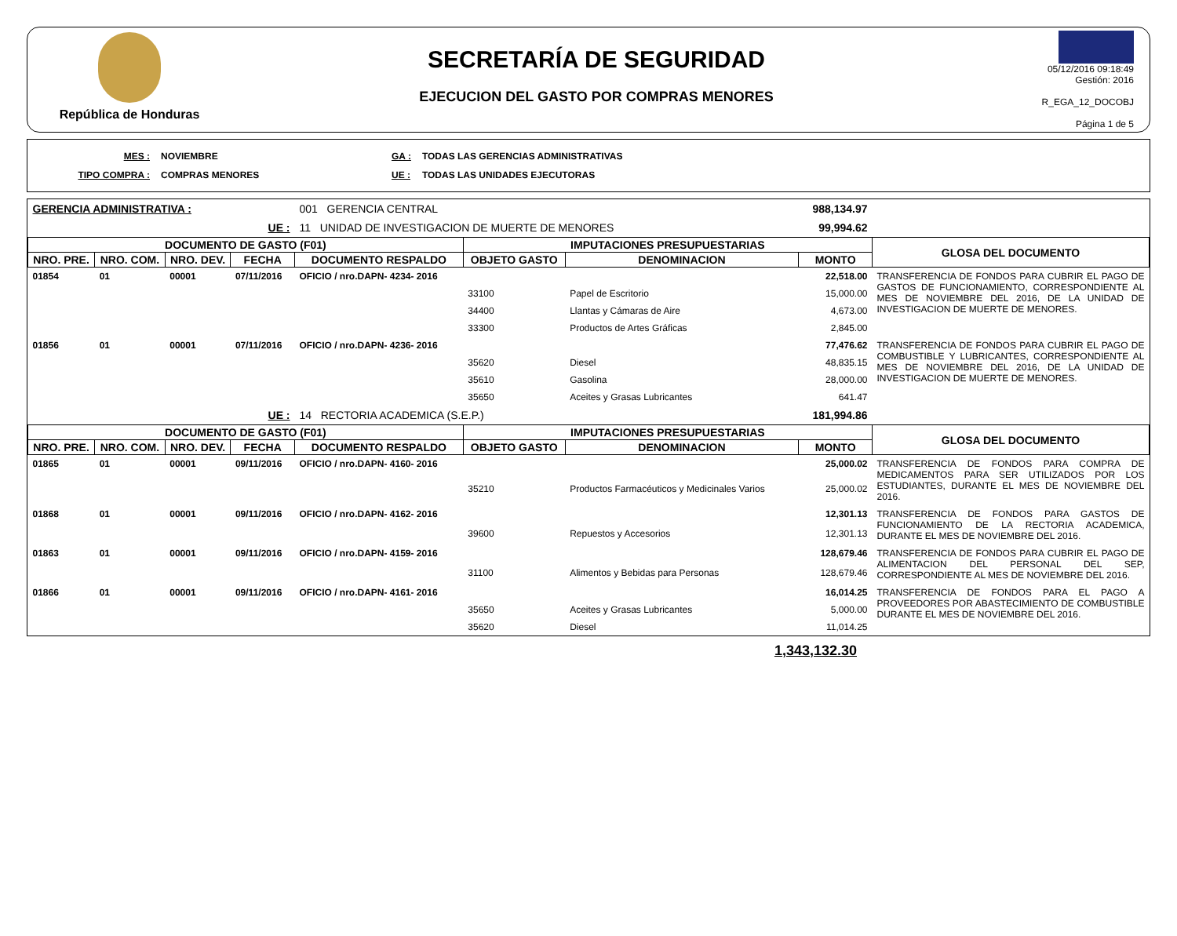República de Honduras
SECRETARÍA DE SEGURIDAD
EJECUCION DEL GASTO POR COMPRAS MENORES
05/12/2016 09:18:49
Gestión: 2016
R_EGA_12_DOCOBJ
Página 1 de 5
| MES : | NOVIEMBRE | GA : | TODAS LAS GERENCIAS ADMINISTRATIVAS |
| TIPO COMPRA : | COMPRAS MENORES | UE : | TODAS LAS UNIDADES EJECUTORAS |
| GERENCIA ADMINISTRATIVA : | | | | 001 GERENCIA CENTRAL | | | 988,134.97 | |
| UE : | | | | 11 UNIDAD DE INVESTIGACION DE MUERTE DE MENORES | | | 99,994.62 | |
| DOCUMENTO DE GASTO (F01) | | | | | IMPUTACIONES PRESUPUESTARIAS | | | GLOSA DEL DOCUMENTO |
| NRO. PRE. | NRO. COM. | NRO. DEV. | FECHA | DOCUMENTO RESPALDO | OBJETO GASTO | DENOMINACION | MONTO | |
| 01854 | 01 | 00001 | 07/11/2016 | OFICIO / nro.DAPN- 4234- 2016 | | | 22,518.00 | TRANSFERENCIA DE FONDOS PARA CUBRIR EL PAGO DE GASTOS DE FUNCIONAMIENTO, CORRESPONDIENTE AL MES DE NOVIEMBRE DEL 2016, DE LA UNIDAD DE INVESTIGACION DE MUERTE DE MENORES. |
| | | | | | 33100 | Papel de Escritorio | 15,000.00 | |
| | | | | | 34400 | Llantas y Cámaras de Aire | 4,673.00 | |
| | | | | | 33300 | Productos de Artes Gráficas | 2,845.00 | |
| 01856 | 01 | 00001 | 07/11/2016 | OFICIO / nro.DAPN- 4236- 2016 | | | 77,476.62 | TRANSFERENCIA DE FONDOS PARA CUBRIR EL PAGO DE COMBUSTIBLE Y LUBRICANTES, CORRESPONDIENTE AL MES DE NOVIEMBRE DEL 2016, DE LA UNIDAD DE INVESTIGACION DE MUERTE DE MENORES. |
| | | | | | 35620 | Diesel | 48,835.15 | |
| | | | | | 35610 | Gasolina | 28,000.00 | |
| | | | | | 35650 | Aceites y Grasas Lubricantes | 641.47 | |
| UE : | | | | 14 RECTORIA ACADEMICA (S.E.P.) | | | 181,994.86 | |
| DOCUMENTO DE GASTO (F01) | | | | | IMPUTACIONES PRESUPUESTARIAS | | | GLOSA DEL DOCUMENTO |
| NRO. PRE. | NRO. COM. | NRO. DEV. | FECHA | DOCUMENTO RESPALDO | OBJETO GASTO | DENOMINACION | MONTO | |
| 01865 | 01 | 00001 | 09/11/2016 | OFICIO / nro.DAPN- 4160- 2016 | | | 25,000.02 | TRANSFERENCIA DE FONDOS PARA COMPRA DE MEDICAMENTOS PARA SER UTILIZADOS POR LOS ESTUDIANTES, DURANTE EL MES DE NOVIEMBRE DEL 2016. |
| | | | | | 35210 | Productos Farmacéuticos y Medicinales Varios | 25,000.02 | |
| 01868 | 01 | 00001 | 09/11/2016 | OFICIO / nro.DAPN- 4162- 2016 | | | 12,301.13 | TRANSFERENCIA DE FONDOS PARA GASTOS DE FUNCIONAMIENTO DE LA RECTORIA ACADEMICA, DURANTE EL MES DE NOVIEMBRE DEL 2016. |
| | | | | | 39600 | Repuestos y Accesorios | 12,301.13 | |
| 01863 | 01 | 00001 | 09/11/2016 | OFICIO / nro.DAPN- 4159- 2016 | | | 128,679.46 | TRANSFERENCIA DE FONDOS PARA CUBRIR EL PAGO DE ALIMENTACION DEL PERSONAL DEL SEP, CORRESPONDIENTE AL MES DE NOVIEMBRE DEL 2016. |
| | | | | | 31100 | Alimentos y Bebidas para Personas | 128,679.46 | |
| 01866 | 01 | 00001 | 09/11/2016 | OFICIO / nro.DAPN- 4161- 2016 | | | 16,014.25 | TRANSFERENCIA DE FONDOS PARA EL PAGO A PROVEEDORES POR ABASTECIMIENTO DE COMBUSTIBLE DURANTE EL MES DE NOVIEMBRE DEL 2016. |
| | | | | | 35650 | Aceites y Grasas Lubricantes | 5,000.00 | |
| | | | | | 35620 | Diesel | 11,014.25 | |
1,343,132.30